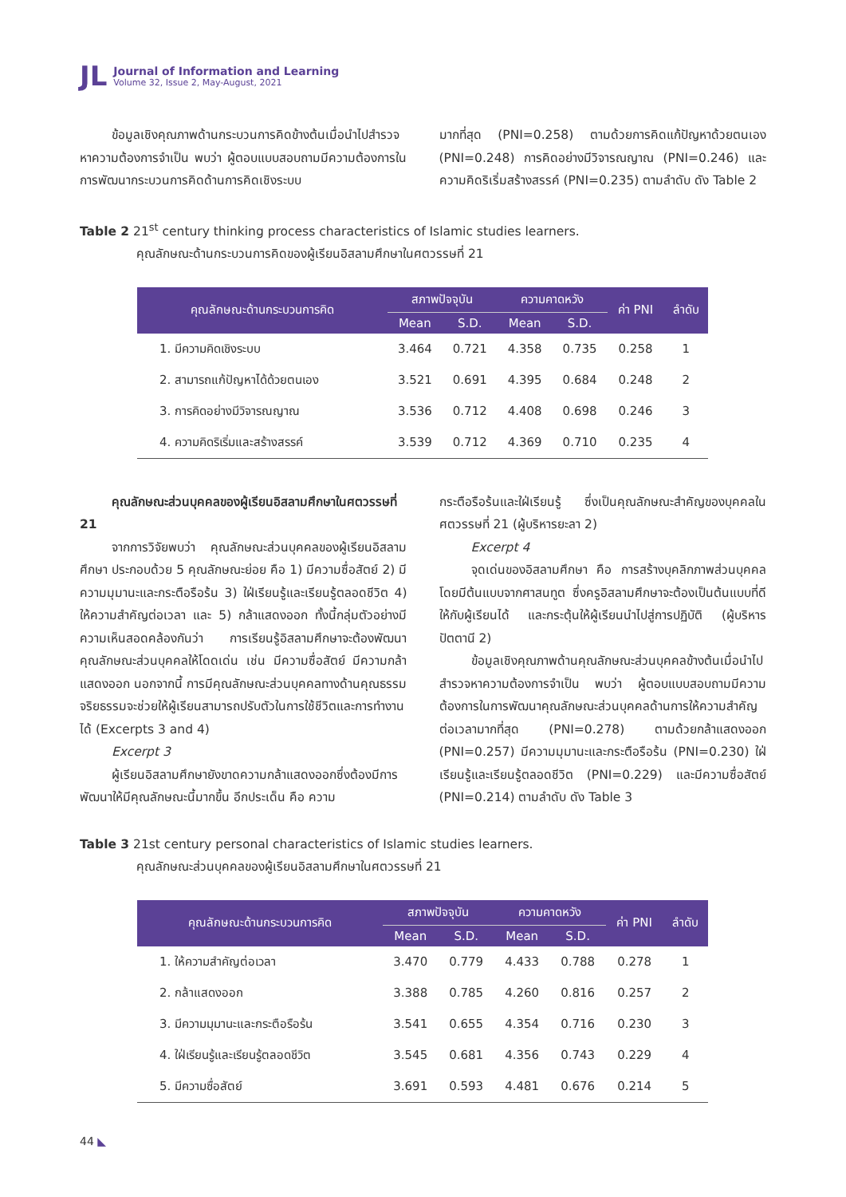JL
Journal of Information and Learning
Volume 32, Issue 2, May-August, 2021
ข้อมูลเชิงคุณภาพด้านกระบวนการคิดข้างต้นเมื่อนำไปสำรวจหาความต้องการจำเป็น พบว่า ผู้ตอบแบบสอบถามมีความต้องการในการพัฒนากระบวนการคิดด้านการคิดเชิงระบบ
มากที่สุด (PNI=0.258) ตามด้วยการคิดแก้ปัญหาด้วยตนเอง (PNI=0.248) การคิดอย่างมีวิจารณญาณ (PNI=0.246) และความคิดริเริ่มสร้างสรรค์ (PNI=0.235) ตามลำดับ ดัง Table 2
Table 2 21<sup>st</sup> century thinking process characteristics of Islamic studies learners.
คุณลักษณะด้านกระบวนการคิดของผู้เรียนอิสลามศึกษาในศตวรรษที่ 21
| คุณลักษณะด้านกระบวนการคิด | สภาพปัจจุบัน | | ความคาดหวัง | | ค่า PNI | ลำดับ |
| --- | --- | --- | --- | --- | --- | --- |
| | Mean | S.D. | Mean | S.D. | | |
| 1. มีความคิดเชิงระบบ | 3.464 | 0.721 | 4.358 | 0.735 | 0.258 | 1 |
| 2. สามารถแก้ปัญหาได้ด้วยตนเอง | 3.521 | 0.691 | 4.395 | 0.684 | 0.248 | 2 |
| 3. การคิดอย่างมีวิจารณญาณ | 3.536 | 0.712 | 4.408 | 0.698 | 0.246 | 3 |
| 4. ความคิดริเริ่มและสร้างสรรค์ | 3.539 | 0.712 | 4.369 | 0.710 | 0.235 | 4 |
คุณลักษณะส่วนบุคคลของผู้เรียนอิสลามศึกษาในศตวรรษที่ 21
จากการวิจัยพบว่า คุณลักษณะส่วนบุคคลของผู้เรียนอิสลามศึกษา ประกอบด้วย 5 คุณลักษณะย่อย คือ 1) มีความซื่อสัตย์ 2) มีความมุมานะและกระตือรือร้น 3) ใฝ่เรียนรู้และเรียนรู้ตลอดชีวิต 4) ให้ความสำคัญต่อเวลา และ 5) กล้าแสดงออก ทั้งนี้กลุ่มตัวอย่างมีความเห็นสอดคล้องกันว่า การเรียนรู้อิสลามศึกษาจะต้องพัฒนาคุณลักษณะส่วนบุคคลให้โดดเด่น เช่น มีความซื่อสัตย์ มีความกล้าแสดงออก นอกจากนี้ การมีคุณลักษณะส่วนบุคคลทางด้านคุณธรรม จริยธรรมจะช่วยให้ผู้เรียนสามารถปรับตัวในการใช้ชีวิตและการทำงานได้ (Excerpts 3 and 4)
Excerpt 3
ผู้เรียนอิสลามศึกษายังขาดความกล้าแสดงออกซึ่งต้องมีการพัฒนาให้มีคุณลักษณะนี้มากขึ้น อีกประเด็น คือ ความ
กระตือรือร้นและใฝ่เรียนรู้ ซึ่งเป็นคุณลักษณะสำคัญของบุคคลในศตวรรษที่ 21 (ผู้บริหารยะลา 2)
Excerpt 4
จุดเด่นของอิสลามศึกษา คือ การสร้างบุคลิกภาพส่วนบุคคล โดยมีต้นแบบจากศาสนทูต ซึ่งครูอิสลามศึกษาจะต้องเป็นต้นแบบที่ดีให้กับผู้เรียนได้ และกระตุ้นให้ผู้เรียนนำไปสู่การปฏิบัติ (ผู้บริหารปัตตานี 2)
ข้อมูลเชิงคุณภาพด้านคุณลักษณะส่วนบุคคลข้างต้นเมื่อนำไปสำรวจหาความต้องการจำเป็น พบว่า ผู้ตอบแบบสอบถามมีความต้องการในการพัฒนาคุณลักษณะส่วนบุคคลด้านการให้ความสำคัญต่อเวลามากที่สุด (PNI=0.278) ตามด้วยกล้าแสดงออก (PNI=0.257) มีความมุมานะและกระตือรือร้น (PNI=0.230) ใฝ่เรียนรู้และเรียนรู้ตลอดชีวิต (PNI=0.229) และมีความซื่อสัตย์ (PNI=0.214) ตามลำดับ ดัง Table 3
Table 3 21st century personal characteristics of Islamic studies learners.
คุณลักษณะส่วนบุคคลของผู้เรียนอิสลามศึกษาในศตวรรษที่ 21
| คุณลักษณะด้านกระบวนการคิด | สภาพปัจจุบัน | | ความคาดหวัง | | ค่า PNI | ลำดับ |
| --- | --- | --- | --- | --- | --- | --- |
| | Mean | S.D. | Mean | S.D. | | |
| 1. ให้ความสำคัญต่อเวลา | 3.470 | 0.779 | 4.433 | 0.788 | 0.278 | 1 |
| 2. กล้าแสดงออก | 3.388 | 0.785 | 4.260 | 0.816 | 0.257 | 2 |
| 3. มีความมุมานะและกระตือรือร้น | 3.541 | 0.655 | 4.354 | 0.716 | 0.230 | 3 |
| 4. ใฝ่เรียนรู้และเรียนรู้ตลอดชีวิต | 3.545 | 0.681 | 4.356 | 0.743 | 0.229 | 4 |
| 5. มีความซื่อสัตย์ | 3.691 | 0.593 | 4.481 | 0.676 | 0.214 | 5 |
44 ◣